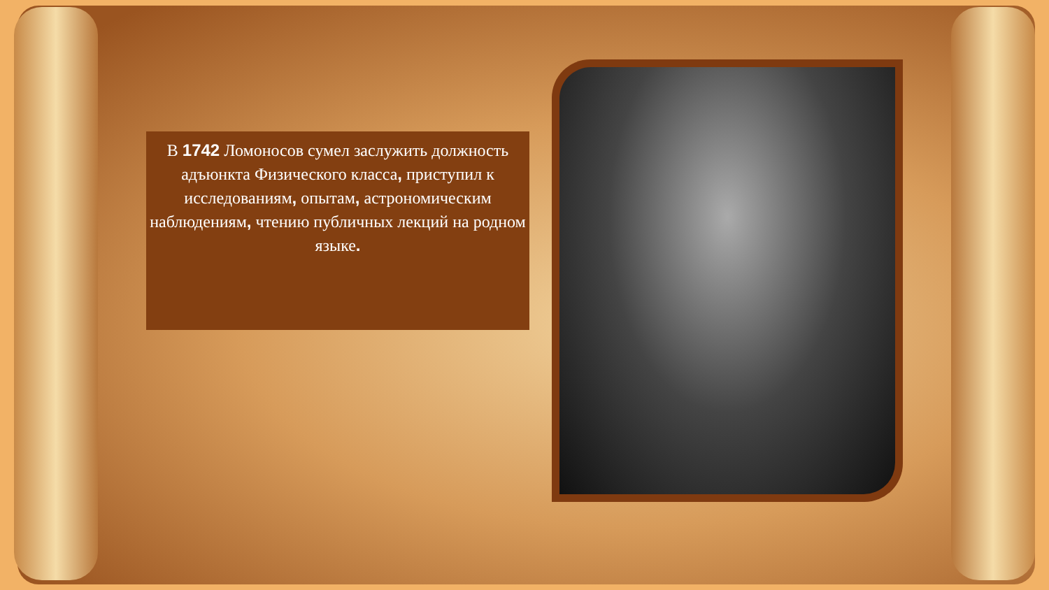В 1742 Ломоносов сумел заслужить должность адъюнкта Физического класса, приступил к исследованиям, опытам, астрономическим наблюдениям, чтению публичных лекций на родном языке.